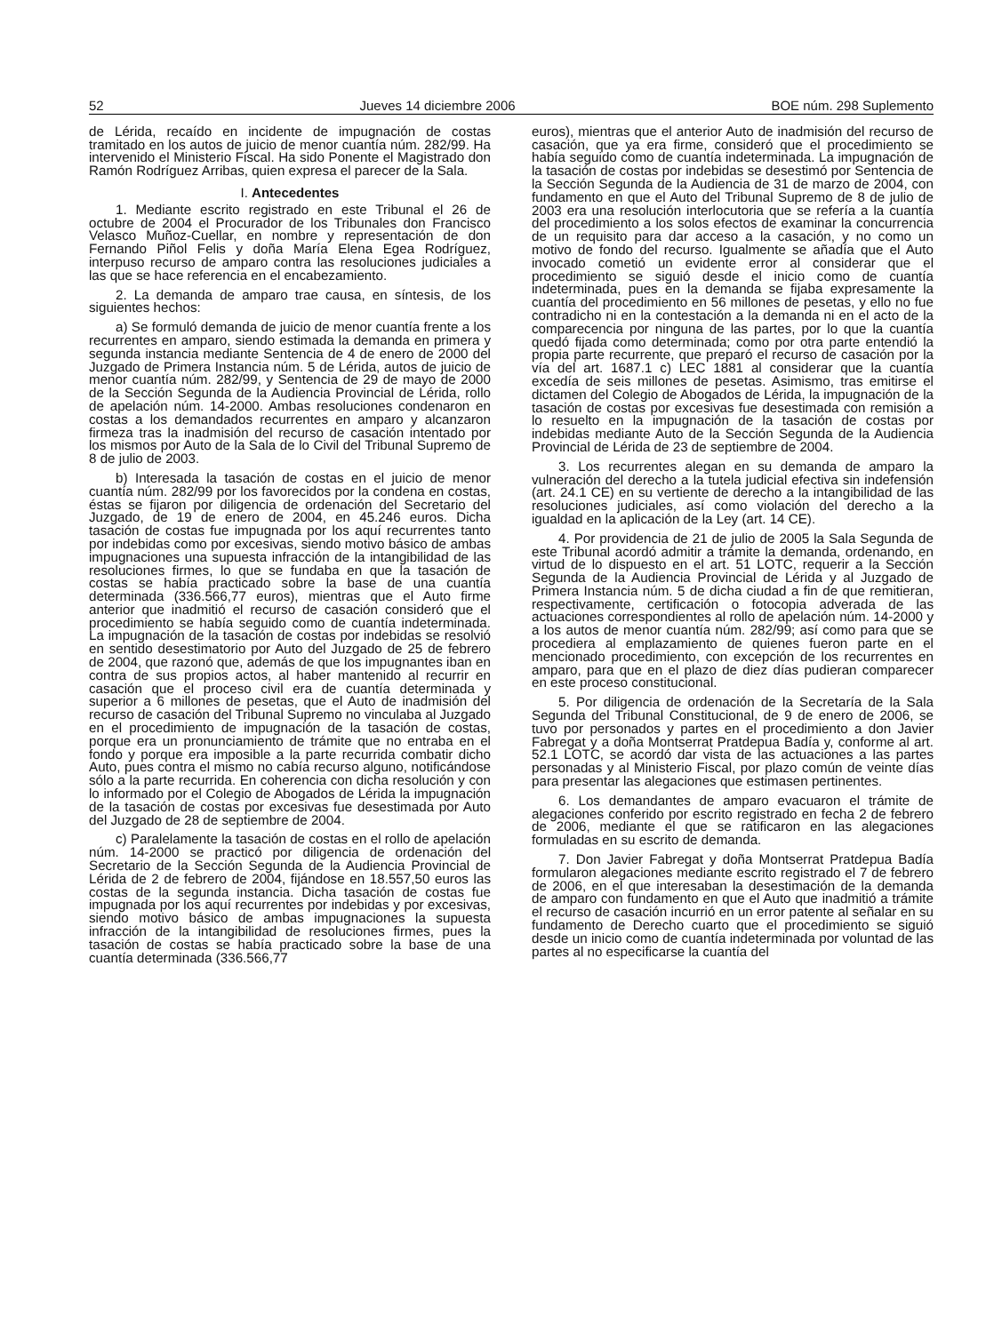52 Jueves 14 diciembre 2006 BOE núm. 298 Suplemento
de Lérida, recaído en incidente de impugnación de costas tramitado en los autos de juicio de menor cuantía núm. 282/99. Ha intervenido el Ministerio Fiscal. Ha sido Ponente el Magistrado don Ramón Rodríguez Arribas, quien expresa el parecer de la Sala.
I. Antecedentes
1. Mediante escrito registrado en este Tribunal el 26 de octubre de 2004 el Procurador de los Tribunales don Francisco Velasco Muñoz-Cuellar, en nombre y representación de don Fernando Piñol Felis y doña María Elena Egea Rodríguez, interpuso recurso de amparo contra las resoluciones judiciales a las que se hace referencia en el encabezamiento.
2. La demanda de amparo trae causa, en síntesis, de los siguientes hechos:
a) Se formuló demanda de juicio de menor cuantía frente a los recurrentes en amparo, siendo estimada la demanda en primera y segunda instancia mediante Sentencia de 4 de enero de 2000 del Juzgado de Primera Instancia núm. 5 de Lérida, autos de juicio de menor cuantía núm. 282/99, y Sentencia de 29 de mayo de 2000 de la Sección Segunda de la Audiencia Provincial de Lérida, rollo de apelación núm. 14-2000. Ambas resoluciones condenaron en costas a los demandados recurrentes en amparo y alcanzaron firmeza tras la inadmisión del recurso de casación intentado por los mismos por Auto de la Sala de lo Civil del Tribunal Supremo de 8 de julio de 2003.
b) Interesada la tasación de costas en el juicio de menor cuantía núm. 282/99 por los favorecidos por la condena en costas, éstas se fijaron por diligencia de ordenación del Secretario del Juzgado, de 19 de enero de 2004, en 45.246 euros. Dicha tasación de costas fue impugnada por los aquí recurrentes tanto por indebidas como por excesivas, siendo motivo básico de ambas impugnaciones una supuesta infracción de la intangibilidad de las resoluciones firmes, lo que se fundaba en que la tasación de costas se había practicado sobre la base de una cuantía determinada (336.566,77 euros), mientras que el Auto firme anterior que inadmitió el recurso de casación consideró que el procedimiento se había seguido como de cuantía indeterminada. La impugnación de la tasación de costas por indebidas se resolvió en sentido desestimatorio por Auto del Juzgado de 25 de febrero de 2004, que razonó que, además de que los impugnantes iban en contra de sus propios actos, al haber mantenido al recurrir en casación que el proceso civil era de cuantía determinada y superior a 6 millones de pesetas, que el Auto de inadmisión del recurso de casación del Tribunal Supremo no vinculaba al Juzgado en el procedimiento de impugnación de la tasación de costas, porque era un pronunciamiento de trámite que no entraba en el fondo y porque era imposible a la parte recurrida combatir dicho Auto, pues contra el mismo no cabía recurso alguno, notificándose sólo a la parte recurrida. En coherencia con dicha resolución y con lo informado por el Colegio de Abogados de Lérida la impugnación de la tasación de costas por excesivas fue desestimada por Auto del Juzgado de 28 de septiembre de 2004.
c) Paralelamente la tasación de costas en el rollo de apelación núm. 14-2000 se practicó por diligencia de ordenación del Secretario de la Sección Segunda de la Audiencia Provincial de Lérida de 2 de febrero de 2004, fijándose en 18.557,50 euros las costas de la segunda instancia. Dicha tasación de costas fue impugnada por los aquí recurrentes por indebidas y por excesivas, siendo motivo básico de ambas impugnaciones la supuesta infracción de la intangibilidad de resoluciones firmes, pues la tasación de costas se había practicado sobre la base de una cuantía determinada (336.566,77
euros), mientras que el anterior Auto de inadmisión del recurso de casación, que ya era firme, consideró que el procedimiento se había seguido como de cuantía indeterminada. La impugnación de la tasación de costas por indebidas se desestimó por Sentencia de la Sección Segunda de la Audiencia de 31 de marzo de 2004, con fundamento en que el Auto del Tribunal Supremo de 8 de julio de 2003 era una resolución interlocutoria que se refería a la cuantía del procedimiento a los solos efectos de examinar la concurrencia de un requisito para dar acceso a la casación, y no como un motivo de fondo del recurso. Igualmente se añadía que el Auto invocado cometió un evidente error al considerar que el procedimiento se siguió desde el inicio como de cuantía indeterminada, pues en la demanda se fijaba expresamente la cuantía del procedimiento en 56 millones de pesetas, y ello no fue contradicho ni en la contestación a la demanda ni en el acto de la comparecencia por ninguna de las partes, por lo que la cuantía quedó fijada como determinada; como por otra parte entendió la propia parte recurrente, que preparó el recurso de casación por la vía del art. 1687.1 c) LEC 1881 al considerar que la cuantía excedía de seis millones de pesetas. Asimismo, tras emitirse el dictamen del Colegio de Abogados de Lérida, la impugnación de la tasación de costas por excesivas fue desestimada con remisión a lo resuelto en la impugnación de la tasación de costas por indebidas mediante Auto de la Sección Segunda de la Audiencia Provincial de Lérida de 23 de septiembre de 2004.
3. Los recurrentes alegan en su demanda de amparo la vulneración del derecho a la tutela judicial efectiva sin indefensión (art. 24.1 CE) en su vertiente de derecho a la intangibilidad de las resoluciones judiciales, así como violación del derecho a la igualdad en la aplicación de la Ley (art. 14 CE).
4. Por providencia de 21 de julio de 2005 la Sala Segunda de este Tribunal acordó admitir a trámite la demanda, ordenando, en virtud de lo dispuesto en el art. 51 LOTC, requerir a la Sección Segunda de la Audiencia Provincial de Lérida y al Juzgado de Primera Instancia núm. 5 de dicha ciudad a fin de que remitieran, respectivamente, certificación o fotocopia adverada de las actuaciones correspondientes al rollo de apelación núm. 14-2000 y a los autos de menor cuantía núm. 282/99; así como para que se procediera al emplazamiento de quienes fueron parte en el mencionado procedimiento, con excepción de los recurrentes en amparo, para que en el plazo de diez días pudieran comparecer en este proceso constitucional.
5. Por diligencia de ordenación de la Secretaría de la Sala Segunda del Tribunal Constitucional, de 9 de enero de 2006, se tuvo por personados y partes en el procedimiento a don Javier Fabregat y a doña Montserrat Pratdepua Badía y, conforme al art. 52.1 LOTC, se acordó dar vista de las actuaciones a las partes personadas y al Ministerio Fiscal, por plazo común de veinte días para presentar las alegaciones que estimasen pertinentes.
6. Los demandantes de amparo evacuaron el trámite de alegaciones conferido por escrito registrado en fecha 2 de febrero de 2006, mediante el que se ratificaron en las alegaciones formuladas en su escrito de demanda.
7. Don Javier Fabregat y doña Montserrat Pratdepua Badía formularon alegaciones mediante escrito registrado el 7 de febrero de 2006, en el que interesaban la desestimación de la demanda de amparo con fundamento en que el Auto que inadmitió a trámite el recurso de casación incurrió en un error patente al señalar en su fundamento de Derecho cuarto que el procedimiento se siguió desde un inicio como de cuantía indeterminada por voluntad de las partes al no especificarse la cuantía del